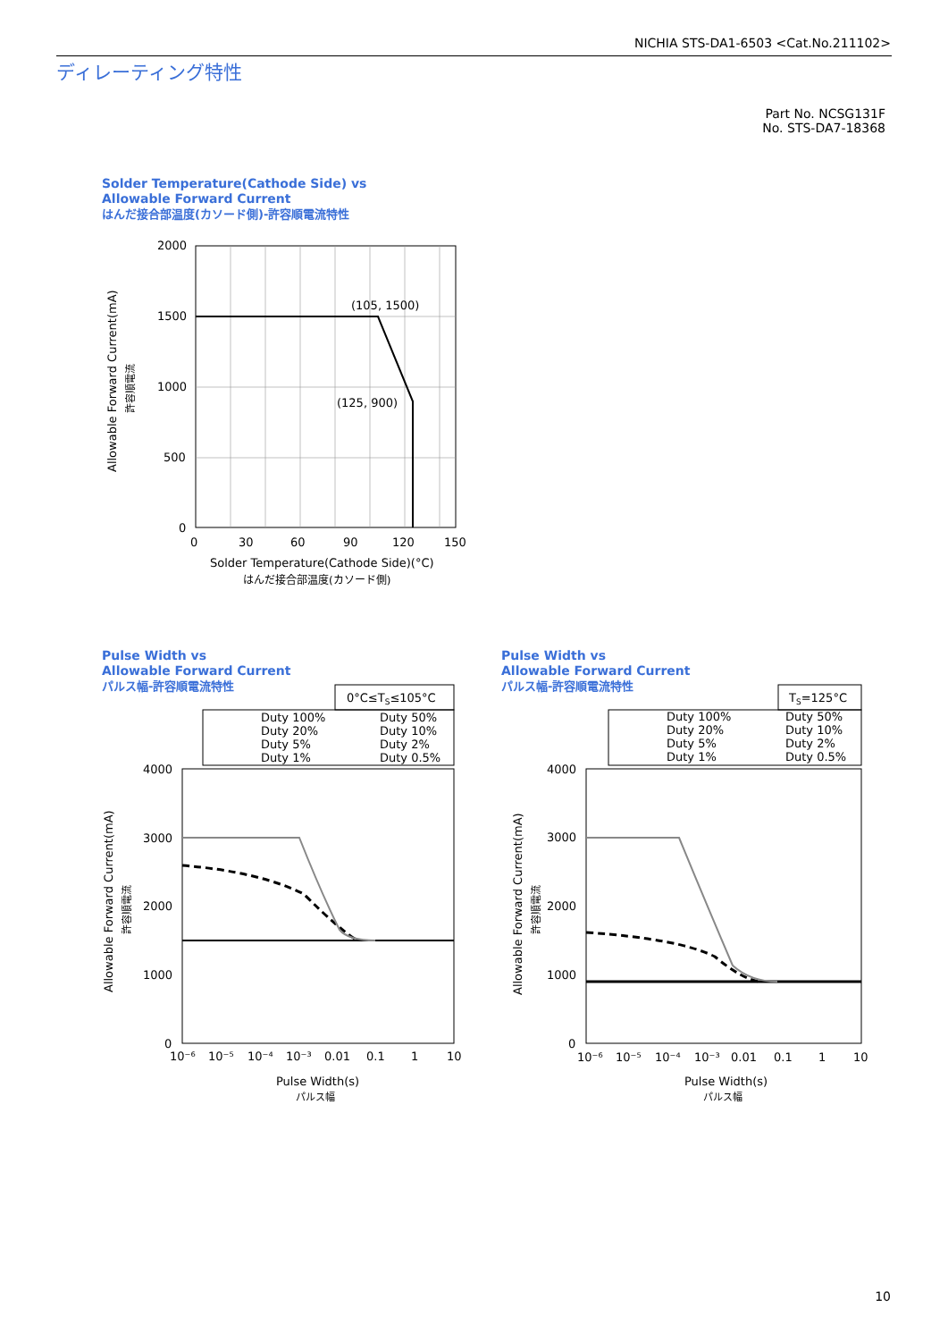NICHIA STS-DA1-6503 <Cat.No.211102>
ディレーティング特性
Part No. NCSG131F
No. STS-DA7-18368
Solder Temperature(Cathode Side) vs
Allowable Forward Current
はんだ接合部温度(カソード側)-許容順電流特性
Pulse Width vs
Allowable Forward Current
パルス幅-許容順電流特性
Pulse Width vs
Allowable Forward Current
パルス幅-許容順電流特性
(105, 1500)
(125, 900)
2000
1500
1000
500
0
0
30
60
90
120
150
Solder Temperature(Cathode Side)(°C)
はんだ接合部温度(カソード側)
Allowable Forward Current(mA)
許容順電流
0°C≤TS≤105°C
Duty 100%
Duty 50%
Duty 20%
Duty 10%
Duty 5%
Duty 2%
Duty 1%
Duty 0.5%
4000
3000
2000
1000
0
10⁻⁶
10⁻⁵
10⁻⁴
10⁻³
0.01
0.1
1
10
Pulse Width(s)
パルス幅
Allowable Forward Current(mA)
許容順電流
TS=125°C
Duty 100%
Duty 50%
Duty 20%
Duty 10%
Duty 5%
Duty 2%
Duty 1%
Duty 0.5%
4000
3000
2000
1000
0
10⁻⁶
10⁻⁵
10⁻⁴
10⁻³
0.01
0.1
1
10
Pulse Width(s)
パルス幅
Allowable Forward Current(mA)
許容順電流
10